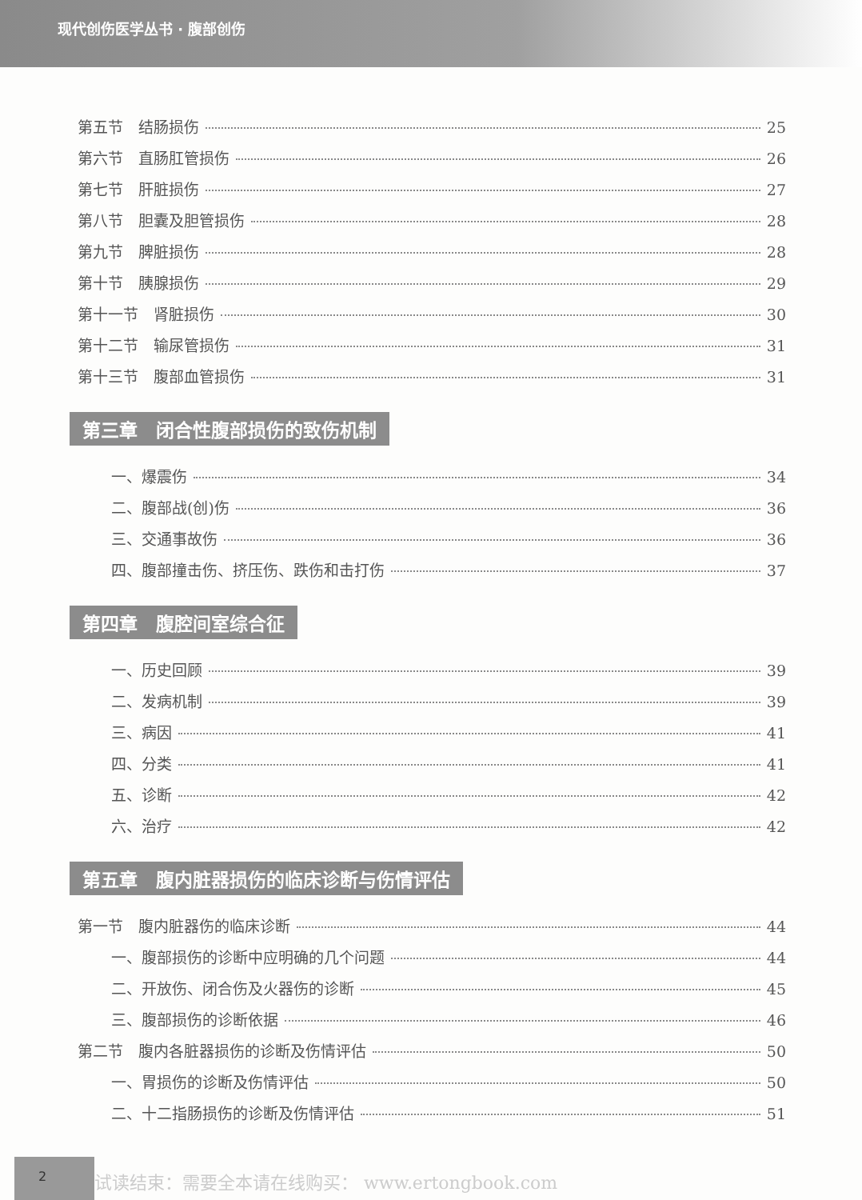现代创伤医学丛书 · 腹部创伤
第五节　结肠损伤 25
第六节　直肠肛管损伤 26
第七节　肝脏损伤 27
第八节　胆囊及胆管损伤 28
第九节　脾脏损伤 28
第十节　胰腺损伤 29
第十一节　肾脏损伤 30
第十二节　输尿管损伤 31
第十三节　腹部血管损伤 31
第三章　闭合性腹部损伤的致伤机制
一、爆震伤 34
二、腹部战(创)伤 36
三、交通事故伤 36
四、腹部撞击伤、挤压伤、跌伤和击打伤 37
第四章　腹腔间室综合征
一、历史回顾 39
二、发病机制 39
三、病因 41
四、分类 41
五、诊断 42
六、治疗 42
第五章　腹内脏器损伤的临床诊断与伤情评估
第一节　腹内脏器伤的临床诊断 44
一、腹部损伤的诊断中应明确的几个问题 44
二、开放伤、闭合伤及火器伤的诊断 45
三、腹部损伤的诊断依据 46
第二节　腹内各脏器损伤的诊断及伤情评估 50
一、胃损伤的诊断及伤情评估 50
二、十二指肠损伤的诊断及伤情评估 51
2
试读结束：需要全本请在线购买： www.ertongbook.com